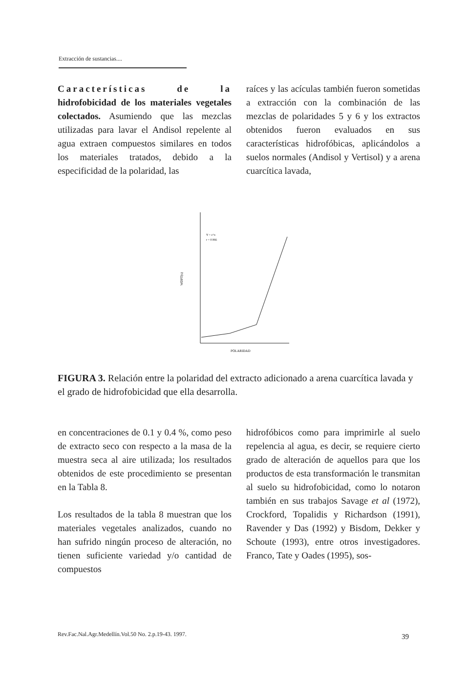Extracción de sustancias....
Características de la hidrofobicidad de los materiales vegetales colectados. Asumiendo que las mezclas utilizadas para lavar el Andisol repelente al agua extraen compuestos similares en todos los materiales tratados, debido a la especificidad de la polaridad, las
raíces y las acículas también fueron sometidas a extracción con la combinación de las mezclas de polaridades 5 y 6 y los extractos obtenidos fueron evaluados en sus características hidrofóbicas, aplicándolos a suelos normales (Andisol y Vertisol) y a arena cuarcítica lavada,
Y = e^x
r = 0.966
WDPT(s)
POLARIDAD
FIGURA 3. Relación entre la polaridad del extracto adicionado a arena cuarcítica lavada y el grado de hidrofobicidad que ella desarrolla.
en concentraciones de 0.1 y 0.4 %, como peso de extracto seco con respecto a la masa de la muestra seca al aire utilizada; los resultados obtenidos de este procedimiento se presentan en la Tabla 8.
Los resultados de la tabla 8 muestran que los materiales vegetales analizados, cuando no han sufrido ningún proceso de alteración, no tienen suficiente variedad y/o cantidad de compuestos
hidrofóbicos como para imprimirle al suelo repelencia al agua, es decir, se requiere cierto grado de alteración de aquellos para que los productos de esta transformación le transmitan al suelo su hidrofobicidad, como lo notaron también en sus trabajos Savage et al (1972), Crockford, Topalidis y Richardson (1991), Ravender y Das (1992) y Bisdom, Dekker y Schoute (1993), entre otros investigadores. Franco, Tate y Oades (1995), sos-
Rev.Fac.Nal.Agr.Medellín.Vol.50 No. 2.p.19-43. 1997.
39